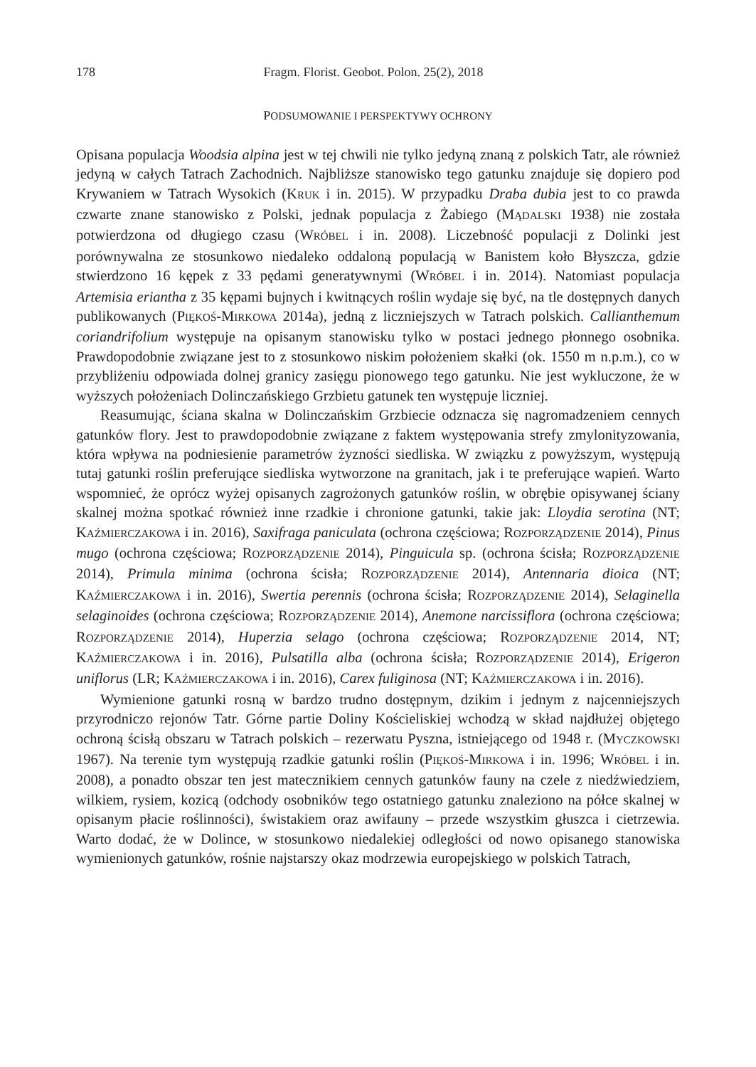178 Fragm. Florist. Geobot. Polon. 25(2), 2018
PODSUMOWANIE I PERSPEKTYWY OCHRONY
Opisana populacja Woodsia alpina jest w tej chwili nie tylko jedyną znaną z polskich Tatr, ale również jedyną w całych Tatrach Zachodnich. Najbliższe stanowisko tego gatunku znajduje się dopiero pod Krywaniem w Tatrach Wysokich (KRUK i in. 2015). W przypadku Draba dubia jest to co prawda czwarte znane stanowisko z Polski, jednak populacja z Żabiego (MĄDALSKI 1938) nie została potwierdzona od długiego czasu (WRÓBEL i in. 2008). Liczebność populacji z Dolinki jest porównywalna ze stosunkowo niedaleko oddaloną populacją w Banistem koło Błyszcza, gdzie stwierdzono 16 kępek z 33 pędami generatywnymi (WRÓBEL i in. 2014). Natomiast populacja Artemisia eriantha z 35 kępami bujnych i kwitnących roślin wydaje się być, na tle dostępnych danych publikowanych (PIĘKOŚ-MIRKOWA 2014a), jedną z liczniejszych w Tatrach polskich. Callianthemum coriandrifolium występuje na opisanym stanowisku tylko w postaci jednego płonnego osobnika. Prawdopodobnie związane jest to z stosunkowo niskim położeniem skałki (ok. 1550 m n.p.m.), co w przybliżeniu odpowiada dolnej granicy zasięgu pionowego tego gatunku. Nie jest wykluczone, że w wyższych położeniach Dolinczańskiego Grzbietu gatunek ten występuje liczniej.
Reasumując, ściana skalna w Dolinczańskim Grzbiecie odznacza się nagromadzeniem cennych gatunków flory. Jest to prawdopodobnie związane z faktem występowania strefy zmylonityzowania, która wpływa na podniesienie parametrów żyzności siedliska. W związku z powyższym, występują tutaj gatunki roślin preferujące siedliska wytworzone na granitach, jak i te preferujące wapień. Warto wspomnieć, że oprócz wyżej opisanych zagrożonych gatunków roślin, w obrębie opisywanej ściany skalnej można spotkać również inne rzadkie i chronione gatunki, takie jak: Lloydia serotina (NT; KAŹMIERCZAKOWA i in. 2016), Saxifraga paniculata (ochrona częściowa; ROZPORZĄDZENIE 2014), Pinus mugo (ochrona częściowa; ROZPORZĄDZENIE 2014), Pinguicula sp. (ochrona ścisła; ROZPORZĄDZENIE 2014), Primula minima (ochrona ścisła; ROZPORZĄDZENIE 2014), Antennaria dioica (NT; KAŹMIERCZAKOWA i in. 2016), Swertia perennis (ochrona ścisła; ROZPORZĄDZENIE 2014), Selaginella selaginoides (ochrona częściowa; ROZPORZĄDZENIE 2014), Anemone narcissiflora (ochrona częściowa; ROZPORZĄDZENIE 2014), Huperzia selago (ochrona częściowa; ROZPORZĄDZENIE 2014, NT; KAŹMIERCZAKOWA i in. 2016), Pulsatilla alba (ochrona ścisła; ROZPORZĄDZENIE 2014), Erigeron uniflorus (LR; KAŹMIERCZAKOWA i in. 2016), Carex fuliginosa (NT; KAŹMIERCZAKOWA i in. 2016).
Wymienione gatunki rosną w bardzo trudno dostępnym, dzikim i jednym z najcenniejszych przyrodniczo rejonów Tatr. Górne partie Doliny Kościeliskiej wchodzą w skład najdłużej objętego ochroną ścisłą obszaru w Tatrach polskich – rezerwatu Pyszna, istniejącego od 1948 r. (MYCZKOWSKI 1967). Na terenie tym występują rzadkie gatunki roślin (PIĘKOŚ-MIRKOWA i in. 1996; WRÓBEL i in. 2008), a ponadto obszar ten jest matecznikiem cennych gatunków fauny na czele z niedźwiedziem, wilkiem, rysiem, kozicą (odchody osobników tego ostatniego gatunku znaleziono na półce skalnej w opisanym płacie roślinności), świstakiem oraz awifauny – przede wszystkim głuszca i cietrzewia. Warto dodać, że w Dolince, w stosunkowo niedalekiej odległości od nowo opisanego stanowiska wymienionych gatunków, rośnie najstarszy okaz modrzewia europejskiego w polskich Tatrach,